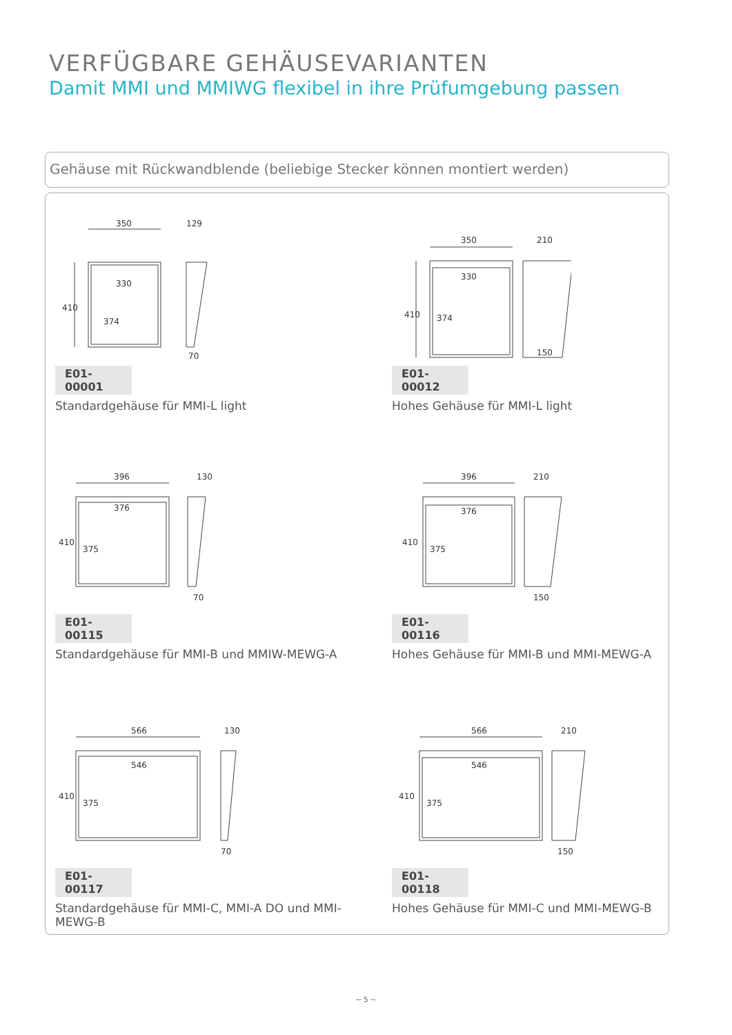VERFÜGBARE GEHÄUSEVARIANTEN
Damit MMI und MMIWG flexibel in ihre Prüfumgebung passen
Gehäuse mit Rückwandblende (beliebige Stecker können montiert werden)
350
129
330
410
374
70
E01-00001
Standardgehäuse für MMI-L light
350
210
330
410
374
150
E01-00012
Hohes Gehäuse für MMI-L light
396
130
376
410
375
70
E01-00115
Standardgehäuse für MMI-B und MMIW-MEWG-A
396
210
376
410
375
150
E01-00116
Hohes Gehäuse für MMI-B und MMI-MEWG-A
566
130
546
410
375
70
E01-00117
Standardgehäuse für MMI-C, MMI-A DO und MMI-MEWG-B
566
210
546
410
375
150
E01-00118
Hohes Gehäuse für MMI-C und MMI-MEWG-B
~ 5 ~